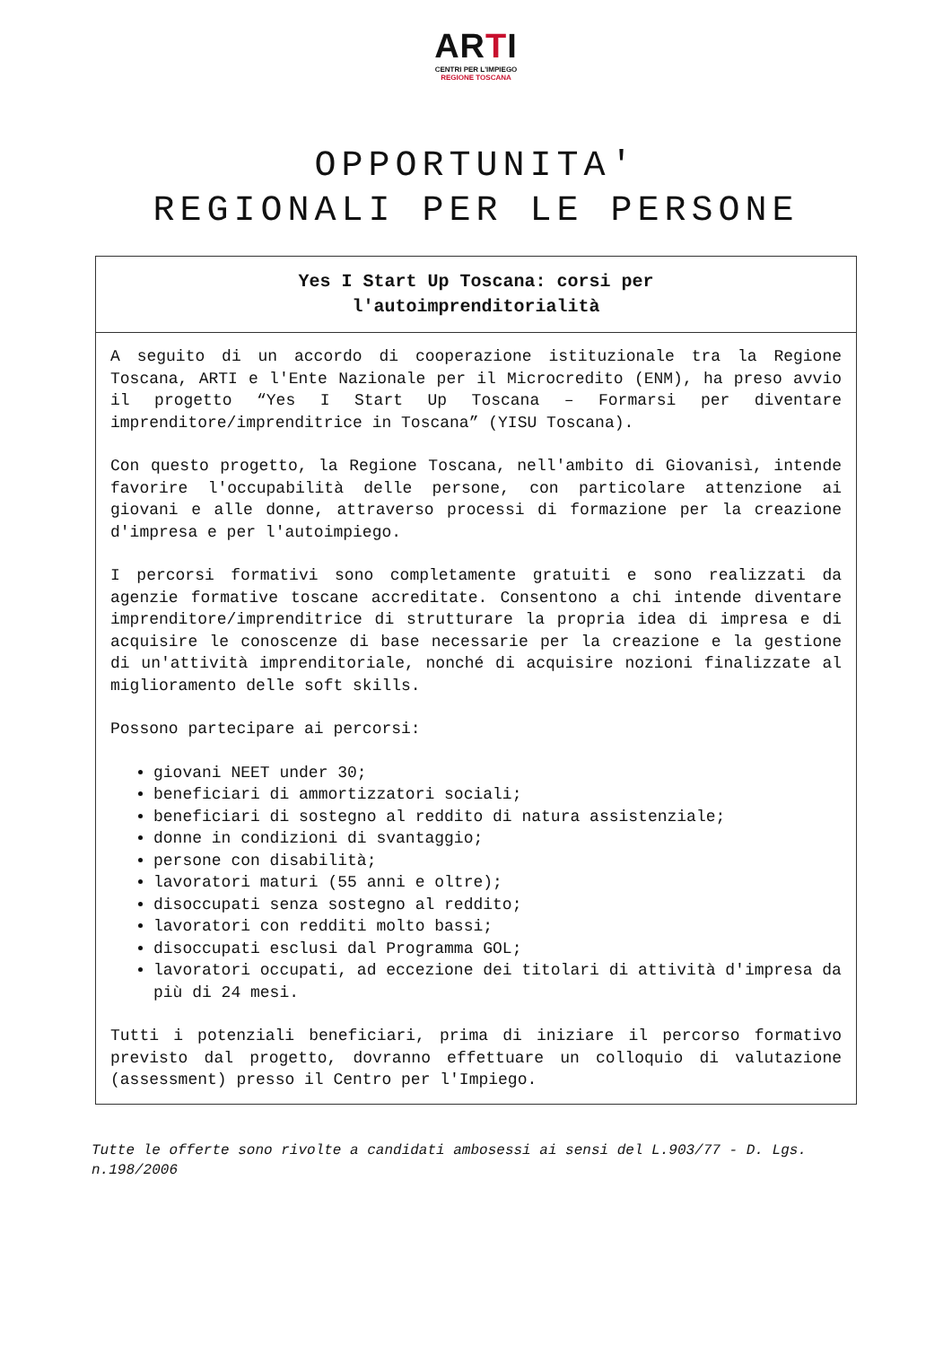ARTI
CENTRI PER L'IMPIEGO
REGIONE TOSCANA
OPPORTUNITA'
REGIONALI PER LE PERSONE
Yes I Start Up Toscana: corsi per
l'autoimprenditorialità
A seguito di un accordo di cooperazione istituzionale tra la Regione Toscana, ARTI e l'Ente Nazionale per il Microcredito (ENM), ha preso avvio il progetto “Yes I Start Up Toscana – Formarsi per diventare imprenditore/imprenditrice in Toscana” (YISU Toscana).
Con questo progetto, la Regione Toscana, nell'ambito di Giovanisì, intende favorire l'occupabilità delle persone, con particolare attenzione ai giovani e alle donne, attraverso processi di formazione per la creazione d'impresa e per l'autoimpiego.
I percorsi formativi sono completamente gratuiti e sono realizzati da agenzie formative toscane accreditate. Consentono a chi intende diventare imprenditore/imprenditrice di strutturare la propria idea di impresa e di acquisire le conoscenze di base necessarie per la creazione e la gestione di un'attività imprenditoriale, nonché di acquisire nozioni finalizzate al miglioramento delle soft skills.
Possono partecipare ai percorsi:
giovani NEET under 30;
beneficiari di ammortizzatori sociali;
beneficiari di sostegno al reddito di natura assistenziale;
donne in condizioni di svantaggio;
persone con disabilità;
lavoratori maturi (55 anni e oltre);
disoccupati senza sostegno al reddito;
lavoratori con redditi molto bassi;
disoccupati esclusi dal Programma GOL;
lavoratori occupati, ad eccezione dei titolari di attività d'impresa da più di 24 mesi.
Tutti i potenziali beneficiari, prima di iniziare il percorso formativo previsto dal progetto, dovranno effettuare un colloquio di valutazione (assessment) presso il Centro per l'Impiego.
Tutte le offerte sono rivolte a candidati ambosessi ai sensi del L.903/77 - D. Lgs. n.198/2006